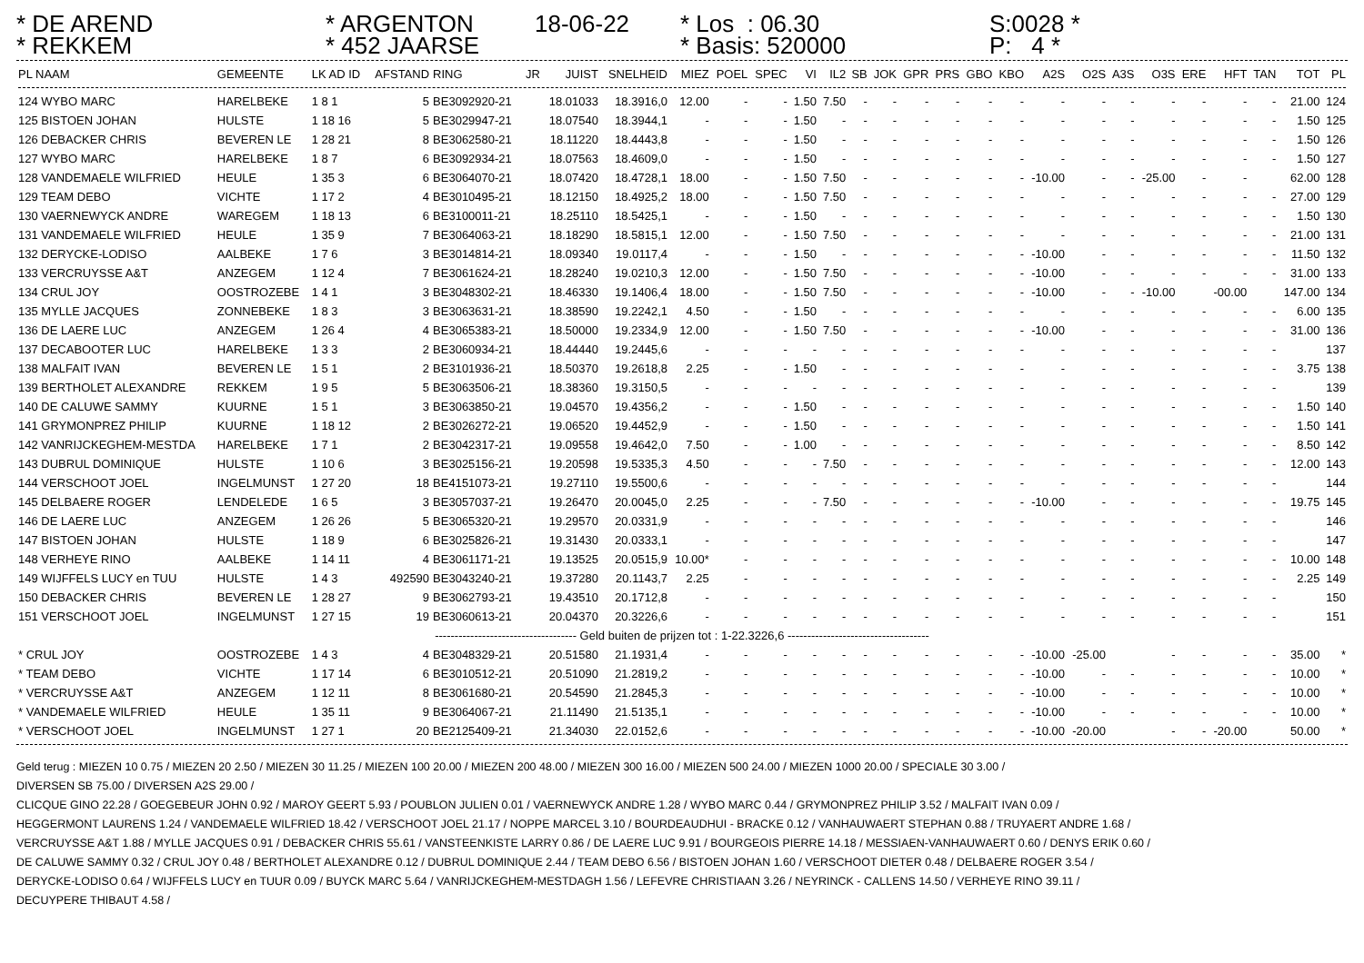* DE AREND
* REKKEM
* ARGENTON
* 452 JAARSE
18-06-22
* Los : 06.30
* Basis: 520000
S:0028 *
P: 4 *
| PL NAAM | GEMEENTE | LK AD ID | AFSTAND | RING | JR | JUIST | SNELHEID | MIEZ | POEL | SPEC | VI | IL2 | SB | JOK | GPR | PRS | GBO | KBO | A2S | O2S | A3S | O3S | ERE | HFT | TAN | TOT | PL |
| --- | --- | --- | --- | --- | --- | --- | --- | --- | --- | --- | --- | --- | --- | --- | --- | --- | --- | --- | --- | --- | --- | --- | --- | --- | --- | --- | --- |
| 124 WYBO MARC | HARELBEKE | 1 8 1 | 5 | BE3092920-21 | | 18.01033 | 18.3916,0 | 12.00 | - | - | 1.50 | 7.50 | - | - | - | - | - | - | - | - | - | - | - | - | - | 21.00 | 124 |
| 125 BISTOEN JOHAN | HULSTE | 1 18 16 | 5 | BE3029947-21 | | 18.07540 | 18.3944,1 | - | - | - | 1.50 | - | - | - | - | - | - | - | - | - | - | - | - | - | - | 1.50 | 125 |
| 126 DEBACKER CHRIS | BEVEREN LE | 1 28 21 | 8 | BE3062580-21 | | 18.11220 | 18.4443,8 | - | - | - | 1.50 | - | - | - | - | - | - | - | - | - | - | - | - | - | - | 1.50 | 126 |
| 127 WYBO MARC | HARELBEKE | 1 8 7 | 6 | BE3092934-21 | | 18.07563 | 18.4609,0 | - | - | - | 1.50 | - | - | - | - | - | - | - | - | - | - | - | - | - | - | 1.50 | 127 |
| 128 VANDEMAELE WILFRIED | HEULE | 1 35 3 | 6 | BE3064070-21 | | 18.07420 | 18.4728,1 | 18.00 | - | - | 1.50 | 7.50 | - | - | - | - | - | - | -10.00 | - | - | -25.00 | - | - | | 62.00 | 128 |
| 129 TEAM DEBO | VICHTE | 1 17 2 | 4 | BE3010495-21 | | 18.12150 | 18.4925,2 | 18.00 | - | - | 1.50 | 7.50 | - | - | - | - | - | - | - | - | - | - | - | - | - | 27.00 | 129 |
| 130 VAERNEWYCK ANDRE | WAREGEM | 1 18 13 | 6 | BE3100011-21 | | 18.25110 | 18.5425,1 | - | - | - | 1.50 | - | - | - | - | - | - | - | - | - | - | - | - | - | - | 1.50 | 130 |
| 131 VANDEMAELE WILFRIED | HEULE | 1 35 9 | 7 | BE3064063-21 | | 18.18290 | 18.5815,1 | 12.00 | - | - | 1.50 | 7.50 | - | - | - | - | - | - | - | - | - | - | - | - | - | 21.00 | 131 |
| 132 DERYCKE-LODISO | AALBEKE | 1 7 6 | 3 | BE3014814-21 | | 18.09340 | 19.0117,4 | - | - | - | 1.50 | - | - | - | - | - | - | - | -10.00 | - | - | - | - | - | - | 11.50 | 132 |
| 133 VERCRUYSSE A&T | ANZEGEM | 1 12 4 | 7 | BE3061624-21 | | 18.28240 | 19.0210,3 | 12.00 | - | - | 1.50 | 7.50 | - | - | - | - | - | - | -10.00 | - | - | - | - | - | - | 31.00 | 133 |
| 134 CRUL JOY | OOSTROZEBE | 1 4 1 | 3 | BE3048302-21 | | 18.46330 | 19.1406,4 | 18.00 | - | - | 1.50 | 7.50 | - | - | - | - | - | - | -10.00 | - | - | -10.00 | | -00.00 | | 147.00 | 134 |
| 135 MYLLE JACQUES | ZONNEBEKE | 1 8 3 | 3 | BE3063631-21 | | 18.38590 | 19.2242,1 | 4.50 | - | - | 1.50 | - | - | - | - | - | - | - | - | - | - | - | - | - | - | 6.00 | 135 |
| 136 DE LAERE LUC | ANZEGEM | 1 26 4 | 4 | BE3065383-21 | | 18.50000 | 19.2334,9 | 12.00 | - | - | 1.50 | 7.50 | - | - | - | - | - | - | -10.00 | - | - | - | - | - | - | 31.00 | 136 |
| 137 DECABOOTER LUC | HARELBEKE | 1 3 3 | 2 | BE3060934-21 | | 18.44440 | 19.2445,6 | - | - | - | - | - | - | - | - | - | - | - | - | - | - | - | - | - | - | | 137 |
| 138 MALFAIT IVAN | BEVEREN LE | 1 5 1 | 2 | BE3101936-21 | | 18.50370 | 19.2618,8 | 2.25 | - | - | 1.50 | - | - | - | - | - | - | - | - | - | - | - | - | - | - | 3.75 | 138 |
| 139 BERTHOLET ALEXANDRE | REKKEM | 1 9 5 | 5 | BE3063506-21 | | 18.38360 | 19.3150,5 | - | - | - | - | - | - | - | - | - | - | - | - | - | - | - | - | - | - | | 139 |
| 140 DE CALUWE SAMMY | KUURNE | 1 5 1 | 3 | BE3063850-21 | | 19.04570 | 19.4356,2 | - | - | - | 1.50 | - | - | - | - | - | - | - | - | - | - | - | - | - | - | 1.50 | 140 |
| 141 GRYMONPREZ PHILIP | KUURNE | 1 18 12 | 2 | BE3026272-21 | | 19.06520 | 19.4452,9 | - | - | - | 1.50 | - | - | - | - | - | - | - | - | - | - | - | - | - | - | 1.50 | 141 |
| 142 VANRIJCKEGHEM-MESTDA | HARELBEKE | 1 7 1 | 2 | BE3042317-21 | | 19.09558 | 19.4642,0 | 7.50 | - | - | 1.00 | - | - | - | - | - | - | - | - | - | - | - | - | - | - | 8.50 | 142 |
| 143 DUBRUL DOMINIQUE | HULSTE | 1 10 6 | 3 | BE3025156-21 | | 19.20598 | 19.5335,3 | 4.50 | - | - | - | 7.50 | - | - | - | - | - | - | - | - | - | - | - | - | - | 12.00 | 143 |
| 144 VERSCHOOT JOEL | INGELMUNST | 1 27 20 | 18 | BE4151073-21 | | 19.27110 | 19.5500,6 | - | - | - | - | - | - | - | - | - | - | - | - | - | - | - | - | - | - | | 144 |
| 145 DELBAERE ROGER | LENDELEDE | 1 6 5 | 3 | BE3057037-21 | | 19.26470 | 20.0045,0 | 2.25 | - | - | - | 7.50 | - | - | - | - | - | - | -10.00 | - | - | - | - | - | - | 19.75 | 145 |
| 146 DE LAERE LUC | ANZEGEM | 1 26 26 | 5 | BE3065320-21 | | 19.29570 | 20.0331,9 | - | - | - | - | - | - | - | - | - | - | - | - | - | - | - | - | - | - | | 146 |
| 147 BISTOEN JOHAN | HULSTE | 1 18 9 | 6 | BE3025826-21 | | 19.31430 | 20.0333,1 | - | - | - | - | - | - | - | - | - | - | - | - | - | - | - | - | - | - | | 147 |
| 148 VERHEYE RINO | AALBEKE | 1 14 11 | 4 | BE3061171-21 | | 19.13525 | 20.0515,9 | 10.00* | - | - | - | - | - | - | - | - | - | - | - | - | - | - | - | - | - | 10.00 | 148 |
| 149 WIJFFELS LUCY en TUU | HULSTE | 1 4 3 | 492590 | BE3043240-21 | | 19.37280 | 20.1143,7 | 2.25 | - | - | - | - | - | - | - | - | - | - | - | - | - | - | - | - | - | 2.25 | 149 |
| 150 DEBACKER CHRIS | BEVEREN LE | 1 28 27 | 9 | BE3062793-21 | | 19.43510 | 20.1712,8 | - | - | - | - | - | - | - | - | - | - | - | - | - | - | - | - | - | - | | 150 |
| 151 VERSCHOOT JOEL | INGELMUNST | 1 27 15 | 19 | BE3060613-21 | | 20.04370 | 20.3226,6 | - | - | - | - | - | - | - | - | - | - | - | - | - | - | - | - | - | - | | 151 |
| ------------------------------------ Geld buiten de prijzen tot : 1-22.3226,6 ------------------------------------ | | | | | | | | | | | | | | | | | | | | | | | | | | | |
| * CRUL JOY | OOSTROZEBE | 1 4 3 | 4 | BE3048329-21 | | 20.51580 | 21.1931,4 | - | - | - | - | - | - | - | - | - | - | - | -10.00 | -25.00 | | - | - | - | - | 35.00 | * |
| * TEAM DEBO | VICHTE | 1 17 14 | 6 | BE3010512-21 | | 20.51090 | 21.2819,2 | - | - | - | - | - | - | - | - | - | - | - | -10.00 | - | - | - | - | - | - | 10.00 | * |
| * VERCRUYSSE A&T | ANZEGEM | 1 12 11 | 8 | BE3061680-21 | | 20.54590 | 21.2845,3 | - | - | - | - | - | - | - | - | - | - | - | -10.00 | - | - | - | - | - | - | 10.00 | * |
| * VANDEMAELE WILFRIED | HEULE | 1 35 11 | 9 | BE3064067-21 | | 21.11490 | 21.5135,1 | - | - | - | - | - | - | - | - | - | - | - | -10.00 | - | - | - | - | - | - | 10.00 | * |
| * VERSCHOOT JOEL | INGELMUNST | 1 27 1 | 20 | BE2125409-21 | | 21.34030 | 22.0152,6 | - | - | - | - | - | - | - | - | - | - | - | -10.00 | -20.00 | | - | - | -20.00 | | 50.00 | * |
Geld terug : MIEZEN 10 0.75 / MIEZEN 20 2.50 / MIEZEN 30 11.25 / MIEZEN 100 20.00 / MIEZEN 200 48.00 / MIEZEN 300 16.00 / MIEZEN 500 24.00 / MIEZEN 1000 20.00 / SPECIALE 30 3.00 /
DIVERSEN SB 75.00 / DIVERSEN A2S 29.00 /
CLICQUE GINO 22.28 / GOEGEBEUR JOHN 0.92 / MAROY GEERT 5.93 / POUBLON JULIEN 0.01 / VAERNEWYCK ANDRE 1.28 / WYBO MARC 0.44 / GRYMONPREZ PHILIP 3.52 / MALFAIT IVAN 0.09 /
HEGGERMONT LAURENS 1.24 / VANDEMAELE WILFRIED 18.42 / VERSCHOOT JOEL 21.17 / NOPPE MARCEL 3.10 / BOURDEAUDHUI - BRACKE 0.12 / VANHAUWAERT STEPHAN 0.88 / TRUYAERT ANDRE 1.68 /
VERCRUYSSE A&T 1.88 / MYLLE JACQUES 0.91 / DEBACKER CHRIS 55.61 / VANSTEENKISTE LARRY 0.86 / DE LAERE LUC 9.91 / BOURGEOIS PIERRE 14.18 / MESSIAEN-VANHAUWAERT 0.60 / DENYS ERIK 0.60 /
DE CALUWE SAMMY 0.32 / CRUL JOY 0.48 / BERTHOLET ALEXANDRE 0.12 / DUBRUL DOMINIQUE 2.44 / TEAM DEBO 6.56 / BISTOEN JOHAN 1.60 / VERSCHOOT DIETER 0.48 / DELBAERE ROGER 3.54 /
DERYCKE-LODISO 0.64 / WIJFFELS LUCY en TUUR 0.09 / BUYCK MARC 5.64 / VANRIJCKEGHEM-MESTDAGH 1.56 / LEFEVRE CHRISTIAAN 3.26 / NEYRINCK - CALLENS 14.50 / VERHEYE RINO 39.11 /
DECUYPERE THIBAUT 4.58 /